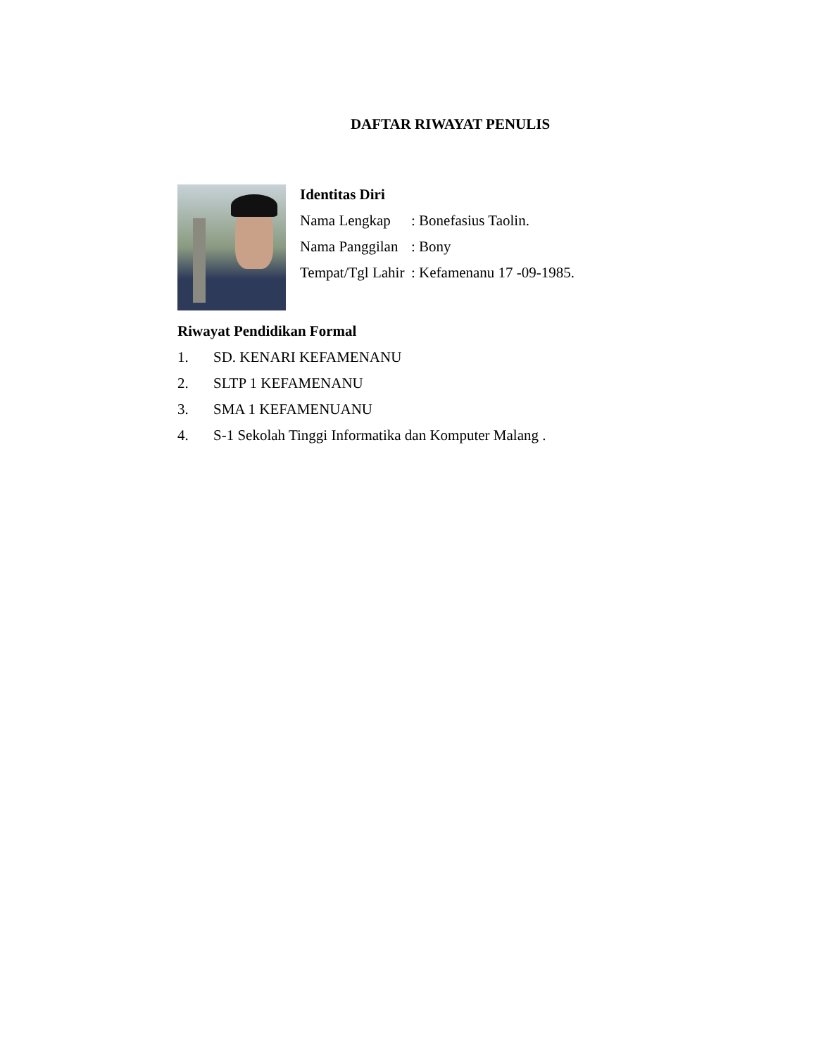DAFTAR RIWAYAT PENULIS
Identitas Diri
Nama Lengkap: Bonefasius Taolin.
Nama Panggilan: Bony
Tempat/Tgl Lahir: Kefamenanu 17 -09-1985.
Riwayat Pendidikan Formal
1. SD. KENARI KEFAMENANU
2. SLTP 1 KEFAMENANU
3. SMA 1 KEFAMENUANU
4. S-1 Sekolah Tinggi Informatika dan Komputer Malang .